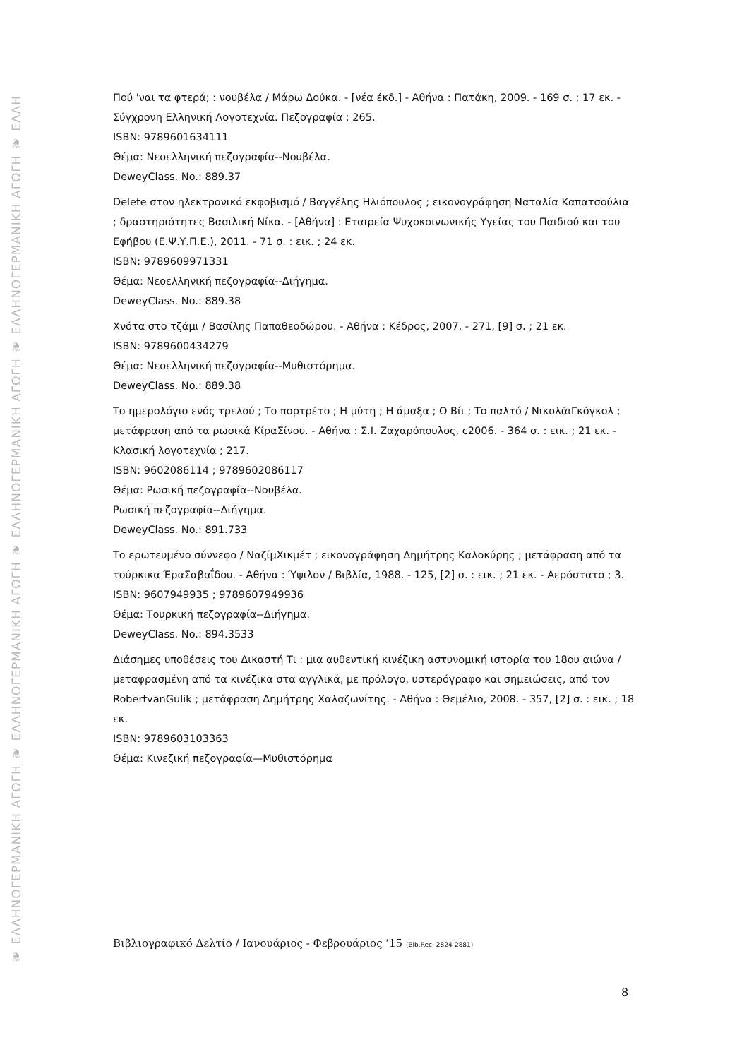❦ ΕΛΛΗΝΟΓΕΡΜΑΝΙΚΗ ΑΓΩΓΗ ❦ ΕΛΛΗΝΟΓΕΡΜΑΝΙΚΗ ΑΓΩΓΗ ❦ ΕΛΛΗΝΟΓΕΡΜΑΝΙΚΗ ΑΓΩΓΗ ❦ ΕΛΛΗΝΟΓΕΡΜΑΝΙΚΗ ΑΓΩΓΗ ❦ ΕΛΛΗ
Πού 'ναι τα φτερά; : νουβέλα / Μάρω Δούκα. - [νέα έκδ.] - Αθήνα : Πατάκη, 2009. - 169 σ. ; 17 εκ. - Σύγχρονη Ελληνική Λογοτεχνία. Πεζογραφία ; 265.
ISBN: 9789601634111
Θέμα: Νεοελληνική πεζογραφία--Νουβέλα.
DeweyClass. No.: 889.37
Delete στον ηλεκτρονικό εκφοβισμό / Βαγγέλης Ηλιόπουλος ; εικονογράφηση Ναταλία Καπατσούλια ; δραστηριότητες Βασιλική Νίκα. - [Αθήνα] : Εταιρεία Ψυχοκοινωνικής Υγείας του Παιδιού και του Εφήβου (Ε.Ψ.Υ.Π.Ε.), 2011. - 71 σ. : εικ. ; 24 εκ.
ISBN: 9789609971331
Θέμα: Νεοελληνική πεζογραφία--Διήγημα.
DeweyClass. No.: 889.38
Χνότα στο τζάμι / Βασίλης Παπαθεοδώρου. - Αθήνα : Κέδρος, 2007. - 271, [9] σ. ; 21 εκ.
ISBN: 9789600434279
Θέμα: Νεοελληνική πεζογραφία--Μυθιστόρημα.
DeweyClass. No.: 889.38
Το ημερολόγιο ενός τρελού ; Το πορτρέτο ; Η μύτη ; Η άμαξα ; Ο Βίι ; Το παλτό / ΝικολάιΓκόγκολ ; μετάφραση από τα ρωσικά ΚίραΣίνου. - Αθήνα : Σ.Ι. Ζαχαρόπουλος, c2006. - 364 σ. : εικ. ; 21 εκ. - Κλασική λογοτεχνία ; 217.
ISBN: 9602086114 ; 9789602086117
Θέμα: Ρωσική πεζογραφία--Νουβέλα.
Ρωσική πεζογραφία--Διήγημα.
DeweyClass. No.: 891.733
Το ερωτευμένο σύννεφο / ΝαζίμΧικμέτ ; εικονογράφηση Δημήτρης Καλοκύρης ; μετάφραση από τα τούρκικα ΈραΣαβαΐδου. - Αθήνα : Ύψιλον / Βιβλία, 1988. - 125, [2] σ. : εικ. ; 21 εκ. - Αερόστατο ; 3.
ISBN: 9607949935 ; 9789607949936
Θέμα: Τουρκική πεζογραφία--Διήγημα.
DeweyClass. No.: 894.3533
Διάσημες υποθέσεις του Δικαστή Τι : μια αυθεντική κινέζικη αστυνομική ιστορία του 18ου αιώνα / μεταφρασμένη από τα κινέζικα στα αγγλικά, με πρόλογο, υστερόγραφο και σημειώσεις, από τον RobertvanGulik ; μετάφραση Δημήτρης Χαλαζωνίτης. - Αθήνα : Θεμέλιο, 2008. - 357, [2] σ. : εικ. ; 18 εκ.
ISBN: 9789603103363
Θέμα: Κινεζική πεζογραφία—Μυθιστόρημα
Βιβλιογραφικό Δελτίο / Ιανουάριος - Φεβρουάριος ’15 (Bib.Rec. 2824-2881)
8